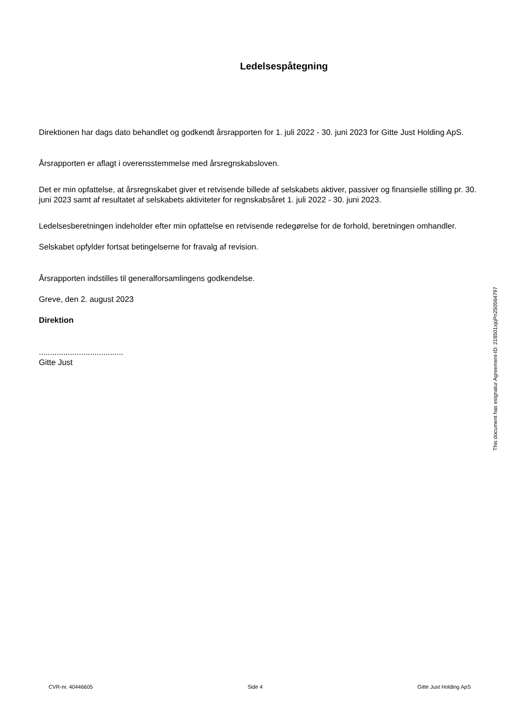Ledelsespåtegning
Direktionen har dags dato behandlet og godkendt årsrapporten for 1. juli 2022 - 30. juni 2023 for Gitte Just Holding ApS.
Årsrapporten er aflagt i overensstemmelse med årsregnskabsloven.
Det er min opfattelse, at årsregnskabet giver et retvisende billede af selskabets aktiver, passiver og finansielle stilling pr. 30. juni 2023 samt af resultatet af selskabets aktiviteter for regnskabsåret 1. juli 2022 - 30. juni 2023.
Ledelsesberetningen indeholder efter min opfattelse en retvisende redegørelse for de forhold, beretningen omhandler.
Selskabet opfylder fortsat betingelserne for fravalg af revision.
Årsrapporten indstilles til generalforsamlingens godkendelse.
Greve, den 2. august 2023
Direktion
......................................
Gitte Just
This document has esignatur Agreement-ID: 218501xjqPn250564797
CVR-nr. 40446605 Side 4 Gitte Just Holding ApS